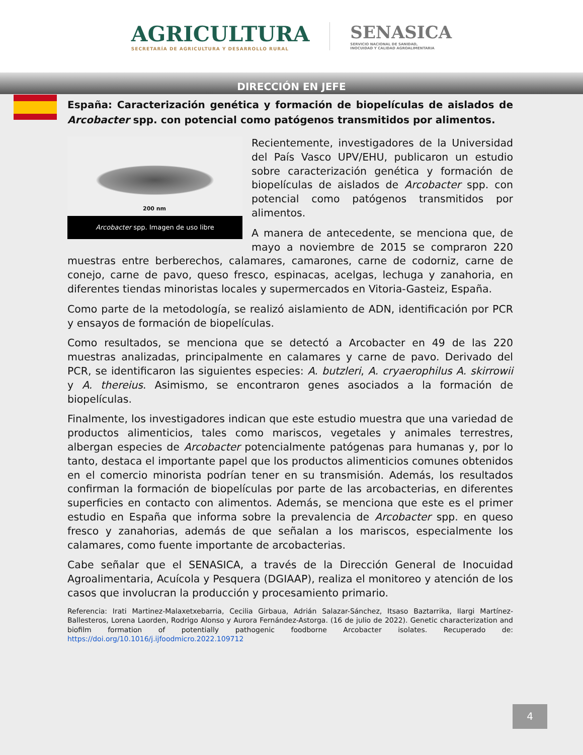AGRICULTURA
SECRETARÍA DE AGRICULTURA Y DESARROLLO RURAL
SENASICA
SERVICIO NACIONAL DE SANIDAD,
INOCUIDAD Y CALIDAD AGROALIMENTARIA
DIRECCIÓN EN JEFE
España: Caracterización genética y formación de biopelículas de aislados de Arcobacter spp. con potencial como patógenos transmitidos por alimentos.
200 nm
Arcobacter spp. Imagen de uso libre
Recientemente, investigadores de la Universidad del País Vasco UPV/EHU, publicaron un estudio sobre caracterización genética y formación de biopelículas de aislados de Arcobacter spp. con potencial como patógenos transmitidos por alimentos.
A manera de antecedente, se menciona que, de mayo a noviembre de 2015 se compraron 220 muestras entre berberechos, calamares, camarones, carne de codorniz, carne de conejo, carne de pavo, queso fresco, espinacas, acelgas, lechuga y zanahoria, en diferentes tiendas minoristas locales y supermercados en Vitoria-Gasteiz, España.
Como parte de la metodología, se realizó aislamiento de ADN, identificación por PCR y ensayos de formación de biopelículas.
Como resultados, se menciona que se detectó a Arcobacter en 49 de las 220 muestras analizadas, principalmente en calamares y carne de pavo. Derivado del PCR, se identificaron las siguientes especies: A. butzleri, A. cryaerophilus A. skirrowii y A. thereius. Asimismo, se encontraron genes asociados a la formación de biopelículas.
Finalmente, los investigadores indican que este estudio muestra que una variedad de productos alimenticios, tales como mariscos, vegetales y animales terrestres, albergan especies de Arcobacter potencialmente patógenas para humanas y, por lo tanto, destaca el importante papel que los productos alimenticios comunes obtenidos en el comercio minorista podrían tener en su transmisión. Además, los resultados confirman la formación de biopelículas por parte de las arcobacterias, en diferentes superficies en contacto con alimentos. Además, se menciona que este es el primer estudio en España que informa sobre la prevalencia de Arcobacter spp. en queso fresco y zanahorias, además de que señalan a los mariscos, especialmente los calamares, como fuente importante de arcobacterias.
Cabe señalar que el SENASICA, a través de la Dirección General de Inocuidad Agroalimentaria, Acuícola y Pesquera (DGIAAP), realiza el monitoreo y atención de los casos que involucran la producción y procesamiento primario.
Referencia: Irati Martinez-Malaxetxebarria, Cecilia Girbaua, Adrián Salazar-Sánchez, Itsaso Baztarrika, Ilargi Martínez-Ballesteros, Lorena Laorden, Rodrigo Alonso y Aurora Fernández-Astorga. (16 de julio de 2022). Genetic characterization and biofilm formation of potentially pathogenic foodborne Arcobacter isolates. Recuperado de: https://doi.org/10.1016/j.ijfoodmicro.2022.109712
4